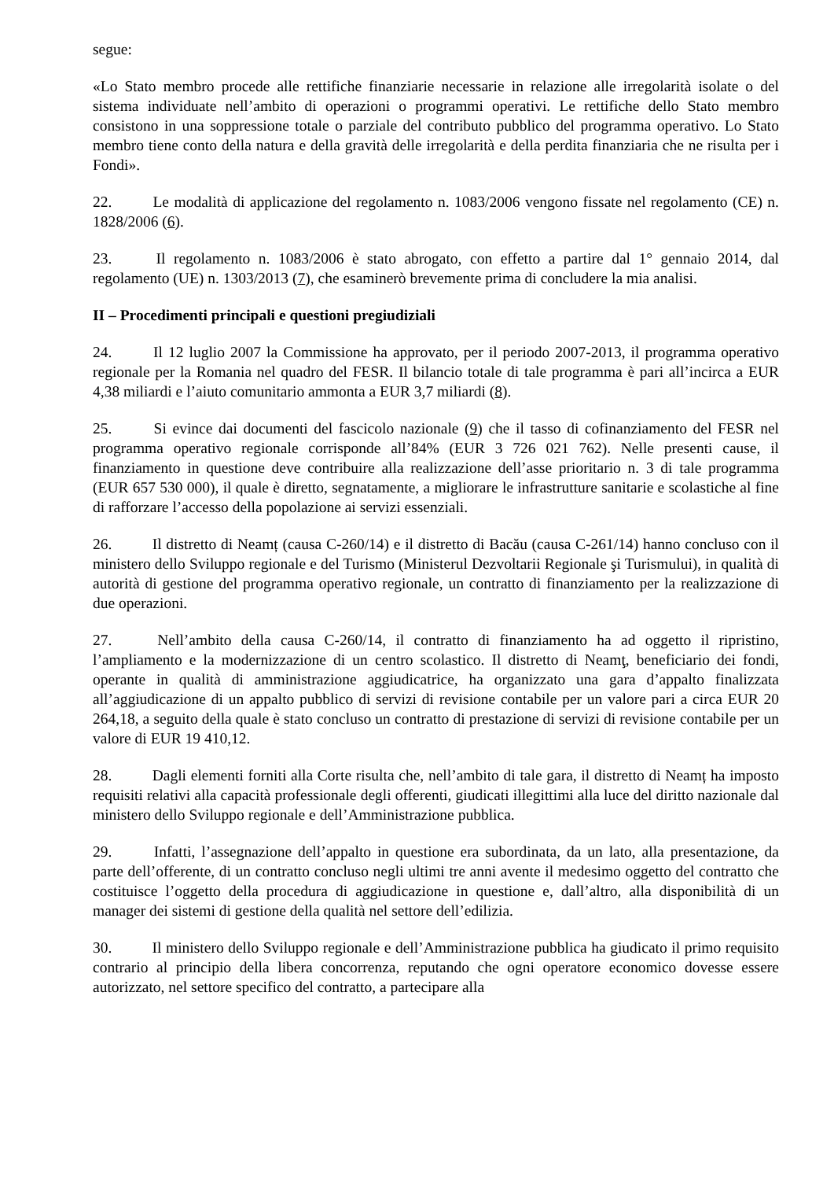segue:
«Lo Stato membro procede alle rettifiche finanziarie necessarie in relazione alle irregolarità isolate o del sistema individuate nell’ambito di operazioni o programmi operativi. Le rettifiche dello Stato membro consistono in una soppressione totale o parziale del contributo pubblico del programma operativo. Lo Stato membro tiene conto della natura e della gravità delle irregolarità e della perdita finanziaria che ne risulta per i Fondi».
22. Le modalità di applicazione del regolamento n. 1083/2006 vengono fissate nel regolamento (CE) n. 1828/2006 (6).
23. Il regolamento n. 1083/2006 è stato abrogato, con effetto a partire dal 1° gennaio 2014, dal regolamento (UE) n. 1303/2013 (7), che esaminerò brevemente prima di concludere la mia analisi.
II – Procedimenti principali e questioni pregiudiziali
24. Il 12 luglio 2007 la Commissione ha approvato, per il periodo 2007-2013, il programma operativo regionale per la Romania nel quadro del FESR. Il bilancio totale di tale programma è pari all’incirca a EUR 4,38 miliardi e l’aiuto comunitario ammonta a EUR 3,7 miliardi (8).
25. Si evince dai documenti del fascicolo nazionale (9) che il tasso di cofinanziamento del FESR nel programma operativo regionale corrisponde all’84% (EUR 3 726 021 762). Nelle presenti cause, il finanziamento in questione deve contribuire alla realizzazione dell’asse prioritario n. 3 di tale programma (EUR 657 530 000), il quale è diretto, segnatamente, a migliorare le infrastrutture sanitarie e scolastiche al fine di rafforzare l’accesso della popolazione ai servizi essenziali.
26. Il distretto di Neamț (causa C-260/14) e il distretto di Bacău (causa C-261/14) hanno concluso con il ministero dello Sviluppo regionale e del Turismo (Ministerul Dezvoltarii Regionale şi Turismului), in qualità di autorità di gestione del programma operativo regionale, un contratto di finanziamento per la realizzazione di due operazioni.
27. Nell’ambito della causa C-260/14, il contratto di finanziamento ha ad oggetto il ripristino, l’ampliamento e la modernizzazione di un centro scolastico. Il distretto di Neamţ, beneficiario dei fondi, operante in qualità di amministrazione aggiudicatrice, ha organizzato una gara d’appalto finalizzata all’aggiudicazione di un appalto pubblico di servizi di revisione contabile per un valore pari a circa EUR 20 264,18, a seguito della quale è stato concluso un contratto di prestazione di servizi di revisione contabile per un valore di EUR 19 410,12.
28. Dagli elementi forniti alla Corte risulta che, nell’ambito di tale gara, il distretto di Neamț ha imposto requisiti relativi alla capacità professionale degli offerenti, giudicati illegittimi alla luce del diritto nazionale dal ministero dello Sviluppo regionale e dell’Amministrazione pubblica.
29. Infatti, l’assegnazione dell’appalto in questione era subordinata, da un lato, alla presentazione, da parte dell’offerente, di un contratto concluso negli ultimi tre anni avente il medesimo oggetto del contratto che costituisce l’oggetto della procedura di aggiudicazione in questione e, dall’altro, alla disponibilità di un manager dei sistemi di gestione della qualità nel settore dell’edilizia.
30. Il ministero dello Sviluppo regionale e dell’Amministrazione pubblica ha giudicato il primo requisito contrario al principio della libera concorrenza, reputando che ogni operatore economico dovesse essere autorizzato, nel settore specifico del contratto, a partecipare alla